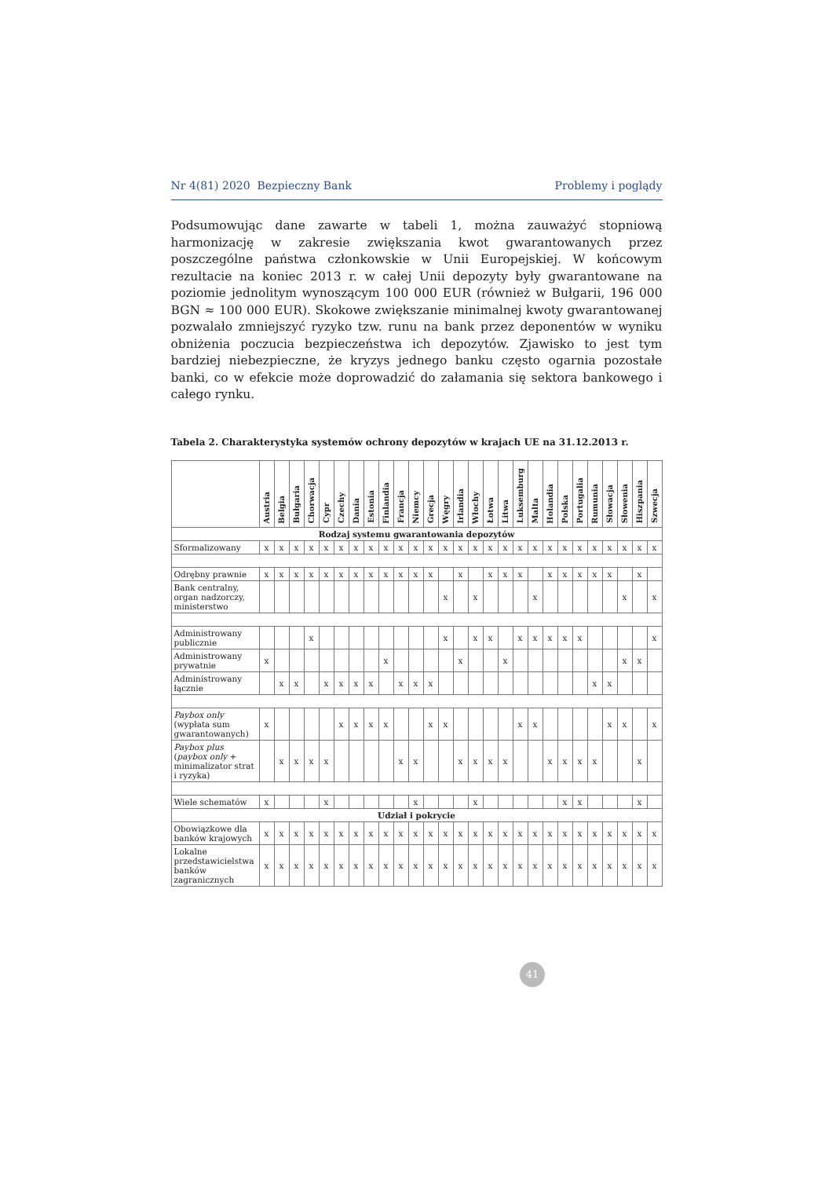Nr 4(81) 2020 Bezpieczny Bank Problemy i poglądy
Podsumowując dane zawarte w tabeli 1, można zauważyć stopniową harmonizację w zakresie zwiększania kwot gwarantowanych przez poszczególne państwa członkowskie w Unii Europejskiej. W końcowym rezultacie na koniec 2013 r. w całej Unii depozyty były gwarantowane na poziomie jednolitym wynoszącym 100 000 EUR (również w Bułgarii, 196 000 BGN ≈ 100 000 EUR). Skokowe zwiększanie minimalnej kwoty gwarantowanej pozwalało zmniejszyć ryzyko tzw. runu na bank przez deponentów w wyniku obniżenia poczucia bezpieczeństwa ich depozytów. Zjawisko to jest tym bardziej niebezpieczne, że kryzys jednego banku często ogarnia pozostałe banki, co w efekcie może doprowadzić do załamania się sektora bankowego i całego rynku.
Tabela 2. Charakterystyka systemów ochrony depozytów w krajach UE na 31.12.2013 r.
| | Austria | Belgia | Bułgaria | Chorwacja | Cypr | Czechy | Dania | Estonia | Finlandia | Francja | Niemcy | Grecja | Węgry | Irlandia | Włochy | Łotwa | Litwa | Luksemburg | Malta | Holandia | Polska | Portugalia | Rumunia | Słowacja | Słowenia | Hiszpania | Szwecja |
| --- | --- | --- | --- | --- | --- | --- | --- | --- | --- | --- | --- | --- | --- | --- | --- | --- | --- | --- | --- | --- | --- | --- | --- | --- | --- | --- | --- |
| Rodzaj systemu gwarantowania depozytów | | | | | | | | | | | | | | | | | | | | | | | | | | | |
| Sformalizowany | x | x | x | x | x | x | x | x | x | x | x | x | x | x | x | x | x | x | x | x | x | x | x | x | x | x | x |
| Odrębny prawnie | x | x | x | x | x | x | x | x | x | x | x | x | | x | | x | x | x | | x | x | x | x | x | | x | |
| Bank centralny, organ nadzorczy, ministerstwo | | | | | | | | | | | | | x | | x | | | | x | | | | | | x | | x |
| Administrowany publicznie | | | | x | | | | | | | | | x | | x | x | | x | x | x | x | x | | | | | x |
| Administrowany prywatnie | x | | | | | | | | x | | | | | x | | | x | | | | | | | | x | x | |
| Administrowany łącznie | | x | x | | x | x | x | x | | x | x | x | | | | | | | | | | | x | x | | | |
| Paybox only (wypłata sum gwarantowanych) | x | | | | | x | x | x | x | | | x | x | | | | | x | x | | | | | x | x | | x |
| Paybox plus ( paybox only + minimalizator strat i ryzyka) | | x | x | x | x | | | | | x | x | | | x | x | x | x | | | x | x | x | x | | | x | |
| Wiele schematów | x | | | | x | | | | | | x | | | | x | | | | | | x | x | | | | x | |
| Udział i pokrycie | | | | | | | | | | | | | | | | | | | | | | | | | | | |
| Obowiązkowe dla banków krajowych | x | x | x | x | x | x | x | x | x | x | x | x | x | x | x | x | x | x | x | x | x | x | x | x | x | x | x |
| Lokalne przedstawicielstwa banków zagranicznych | x | x | x | x | x | x | x | x | x | x | x | x | x | x | x | x | x | x | x | x | x | x | x | x | x | x | x |
41